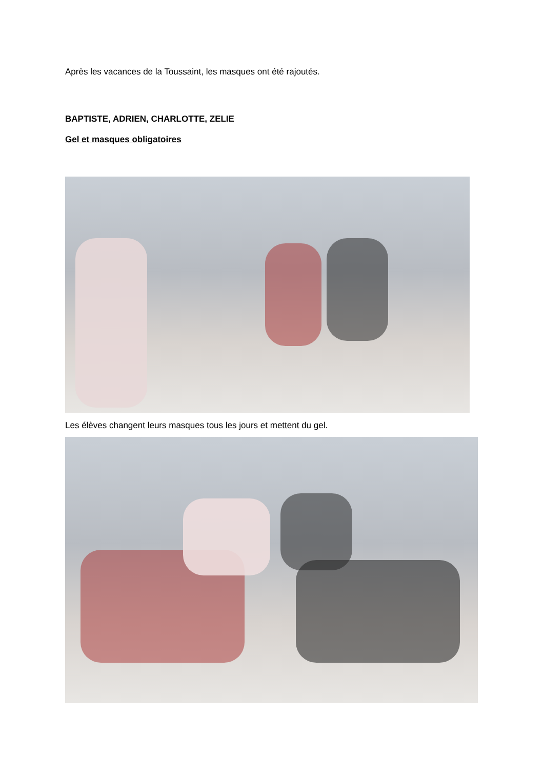Après les vacances de la Toussaint, les masques ont été rajoutés.
BAPTISTE, ADRIEN, CHARLOTTE, ZELIE
Gel et masques obligatoires
Les élèves changent leurs masques tous les jours et mettent du gel.